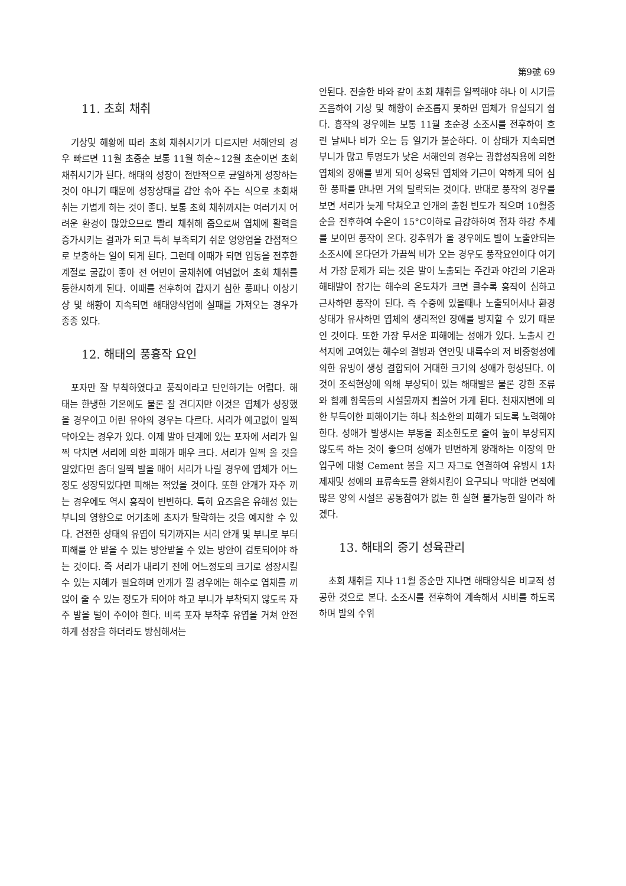第9號 69
11. 초회 채취
기상및 해황에 따라 초회 채취시기가 다르지만 서해안의 경우 빠르면 11월 초중순 보통 11월 하순~12월 초순이면 초회 채취시기가 된다. 해태의 성장이 전반적으로 균일하게 성장하는 것이 아니기 때문에 성장상태를 감안 솎아 주는 식으로 초회채취는 가볍게 하는 것이 좋다. 보통 초회 채취까지는 여러가지 어려운 환경이 많았으므로 빨리 채취해 줌으로써 엽체에 활력을 증가시키는 결과가 되고 특히 부족되기 쉬운 영양염을 간접적으로 보충하는 일이 되게 된다. 그런데 이때가 되면 입동을 전후한 계절로 굴값이 좋아 전 어민이 굴채취에 여념없어 초회 채취를 등한시하게 된다. 이때를 전후하여 갑자기 심한 풍파나 이상기상 및 해황이 지속되면 해태양식업에 실패를 가져오는 경우가 종종 있다.
12. 해태의 풍흉작 요인
포자만 잘 부착하였다고 풍작이라고 단언하기는 어렵다. 해태는 한냉한 기온에도 물론 잘 견디지만 이것은 엽체가 성장했을 경우이고 어린 유아의 경우는 다르다. 서리가 예고없이 일찍 닥아오는 경우가 있다. 이제 발아 단계에 있는 포자에 서리가 일찍 닥치면 서리에 의한 피해가 매우 크다. 서리가 일찍 올 것을 알았다면 좀더 일찍 발을 매어 서리가 나릴 경우에 엽체가 어느정도 성장되었다면 피해는 적었을 것이다. 또한 안개가 자주 끼는 경우에도 역시 흉작이 빈번하다. 특히 요즈음은 유해성 있는 부니의 영향으로 어기초에 초자가 탈락하는 것을 예지할 수 있다. 건전한 상태의 유엽이 되기까지는 서리 안개 및 부니로 부터 피해를 안 받을 수 있는 방안받을 수 있는 방안이 검토되어야 하는 것이다. 즉 서리가 내리기 전에 어느정도의 크기로 성장시킬 수 있는 지혜가 필요하며 안개가 낄 경우에는 해수로 엽체를 끼얹어 줄 수 있는 정도가 되어야 하고 부니가 부착되지 않도록 자주 발을 털어 주어야 한다. 비록 포자 부착후 유엽을 거쳐 안전하게 성장을 하더라도 방심해서는
안된다. 전술한 바와 같이 초회 채취를 일찍해야 하나 이 시기를 즈음하여 기상 및 해황이 순조롭지 못하면 엽체가 유실되기 쉽다. 흉작의 경우에는 보통 11월 초순경 소조시를 전후하여 흐린 날씨나 비가 오는 등 일기가 불순하다. 이 상태가 지속되면 부니가 많고 투명도가 낮은 서해안의 경우는 광합성작용에 의한 엽체의 장애를 받게 되어 성육된 엽체와 기근이 약하게 되어 심한 풍파를 만나면 거의 탈락되는 것이다. 반대로 풍작의 경우를 보면 서리가 늦게 닥쳐오고 안개의 출현 빈도가 적으며 10월중순을 전후하여 수온이 15°C이하로 급강하하여 점차 하강 추세를 보이면 풍작이 온다. 강추위가 올 경우에도 발이 노출안되는 소조시에 온다던가 가끔씩 비가 오는 경우도 풍작요인이다 여기서 가장 문제가 되는 것은 발이 노출되는 주간과 야간의 기온과 해태발이 잠기는 해수의 온도차가 크면 클수록 흉작이 심하고 근사하면 풍작이 된다. 즉 수중에 있을때나 노출되어서나 환경상태가 유사하면 엽체의 생리적인 장애를 방지할 수 있기 때문인 것이다. 또한 가장 무서운 피해에는 성애가 있다. 노출시 간석지에 고여있는 해수의 결빙과 연안및 내륙수의 저 비중형성에 의한 유빙이 생성 결합되어 거대한 크기의 성애가 형성된다. 이것이 조석현상에 의해 부상되어 있는 해태발은 물론 강한 조류와 함께 항목등의 시설물까지 휩쓸어 가게 된다. 천재지변에 의한 부득이한 피해이기는 하나 최소한의 피해가 되도록 노력해야 한다. 성애가 발생시는 부동을 최소한도로 줄여 높이 부상되지 않도록 하는 것이 좋으며 성애가 빈번하게 왕래하는 어장의 만 입구에 대형 Cement 봉을 지그 자그로 연결하여 유빙시 1차 제재및 성애의 표류속도를 완화시킴이 요구되나 막대한 면적에 많은 양의 시설은 공동참여가 없는 한 실현 불가능한 일이라 하겠다.
13. 해태의 중기 성육관리
초회 채취를 지나 11월 중순만 지나면 해태양식은 비교적 성공한 것으로 본다. 소조시를 전후하여 계속해서 시비를 하도록 하며 발의 수위